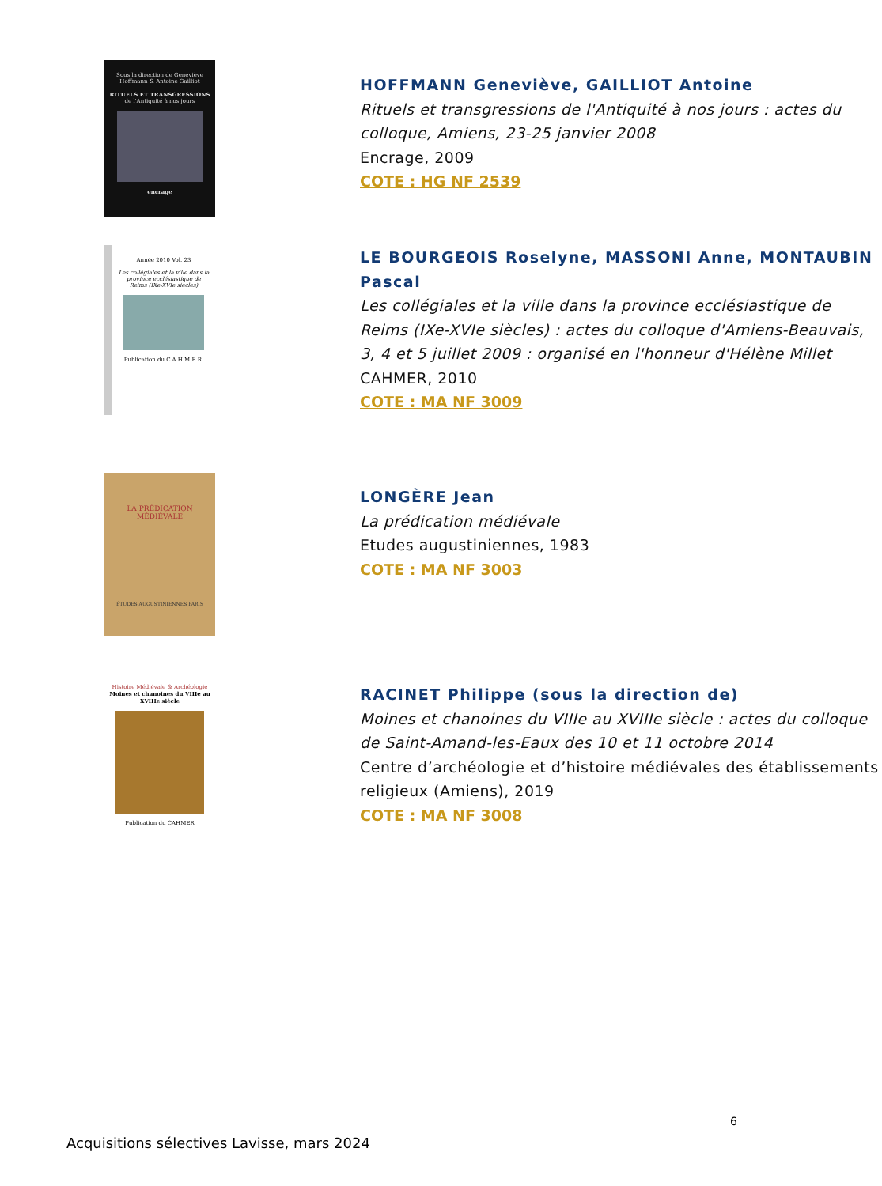Sous la direction de Geneviève Hoffmann & Antoine Gailliot
RITUELS ET TRANSGRESSIONS
de l'Antiquité à nos jours
encrage
HOFFMANN Geneviève, GAILLIOT Antoine
Rituels et transgressions de l'Antiquité à nos jours : actes du colloque, Amiens, 23-25 janvier 2008
Encrage, 2009
COTE : HG NF 2539
Année 2010 Vol. 23
Les collégiales et la ville dans la province ecclésiastique de Reims (IXe-XVIe siècles)
Publication du C.A.H.M.E.R.
LE BOURGEOIS Roselyne, MASSONI Anne, MONTAUBIN Pascal
Les collégiales et la ville dans la province ecclésiastique de Reims (IXe-XVIe siècles) : actes du colloque d'Amiens-Beauvais, 3, 4 et 5 juillet 2009 : organisé en l'honneur d'Hélène Millet
CAHMER, 2010
COTE : MA NF 3009
LA PRÉDICATION MÉDIÉVALE
ÉTUDES AUGUSTINIENNES PARIS
LONGÈRE Jean
La prédication médiévale
Etudes augustiniennes, 1983
COTE : MA NF 3003
Histoire Médiévale & Archéologie
Moines et chanoines du VIIIe au XVIIIe siècle
Publication du CAHMER
RACINET Philippe (sous la direction de)
Moines et chanoines du VIIIe au XVIIIe siècle : actes du colloque de Saint-Amand-les-Eaux des 10 et 11 octobre 2014
Centre d’archéologie et d’histoire médiévales des établissements religieux (Amiens), 2019
COTE : MA NF 3008
6
Acquisitions sélectives Lavisse, mars 2024